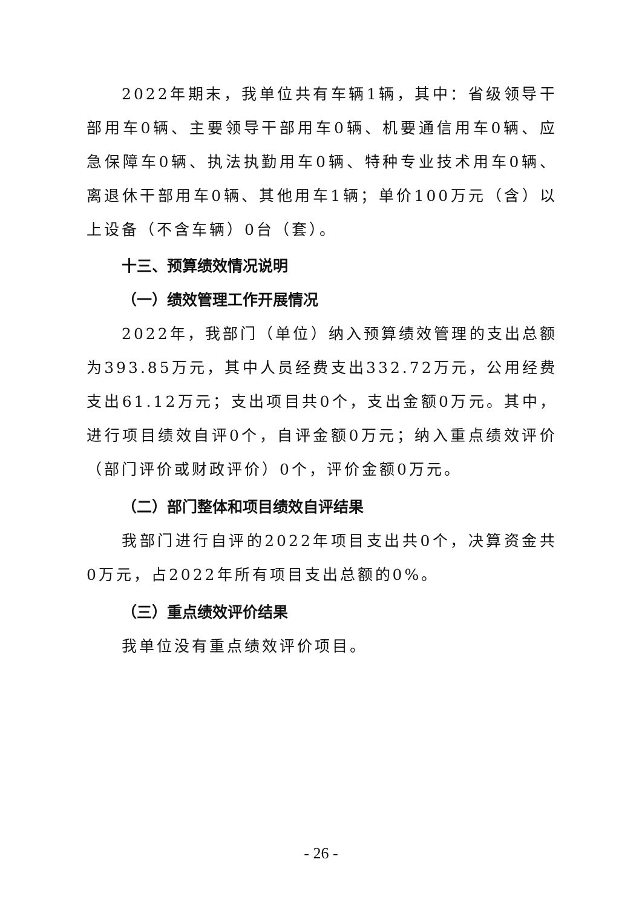2022年期末，我单位共有车辆1辆，其中：省级领导干部用车0辆、主要领导干部用车0辆、机要通信用车0辆、应急保障车0辆、执法执勤用车0辆、特种专业技术用车0辆、离退休干部用车0辆、其他用车1辆；单价100万元（含）以上设备（不含车辆）0台（套）。
十三、预算绩效情况说明
（一）绩效管理工作开展情况
2022年，我部门（单位）纳入预算绩效管理的支出总额为393.85万元，其中人员经费支出332.72万元，公用经费支出61.12万元；支出项目共0个，支出金额0万元。其中，进行项目绩效自评0个，自评金额0万元；纳入重点绩效评价（部门评价或财政评价）0个，评价金额0万元。
（二）部门整体和项目绩效自评结果
我部门进行自评的2022年项目支出共0个，决算资金共0万元，占2022年所有项目支出总额的0%。
（三）重点绩效评价结果
我单位没有重点绩效评价项目。
- 26 -